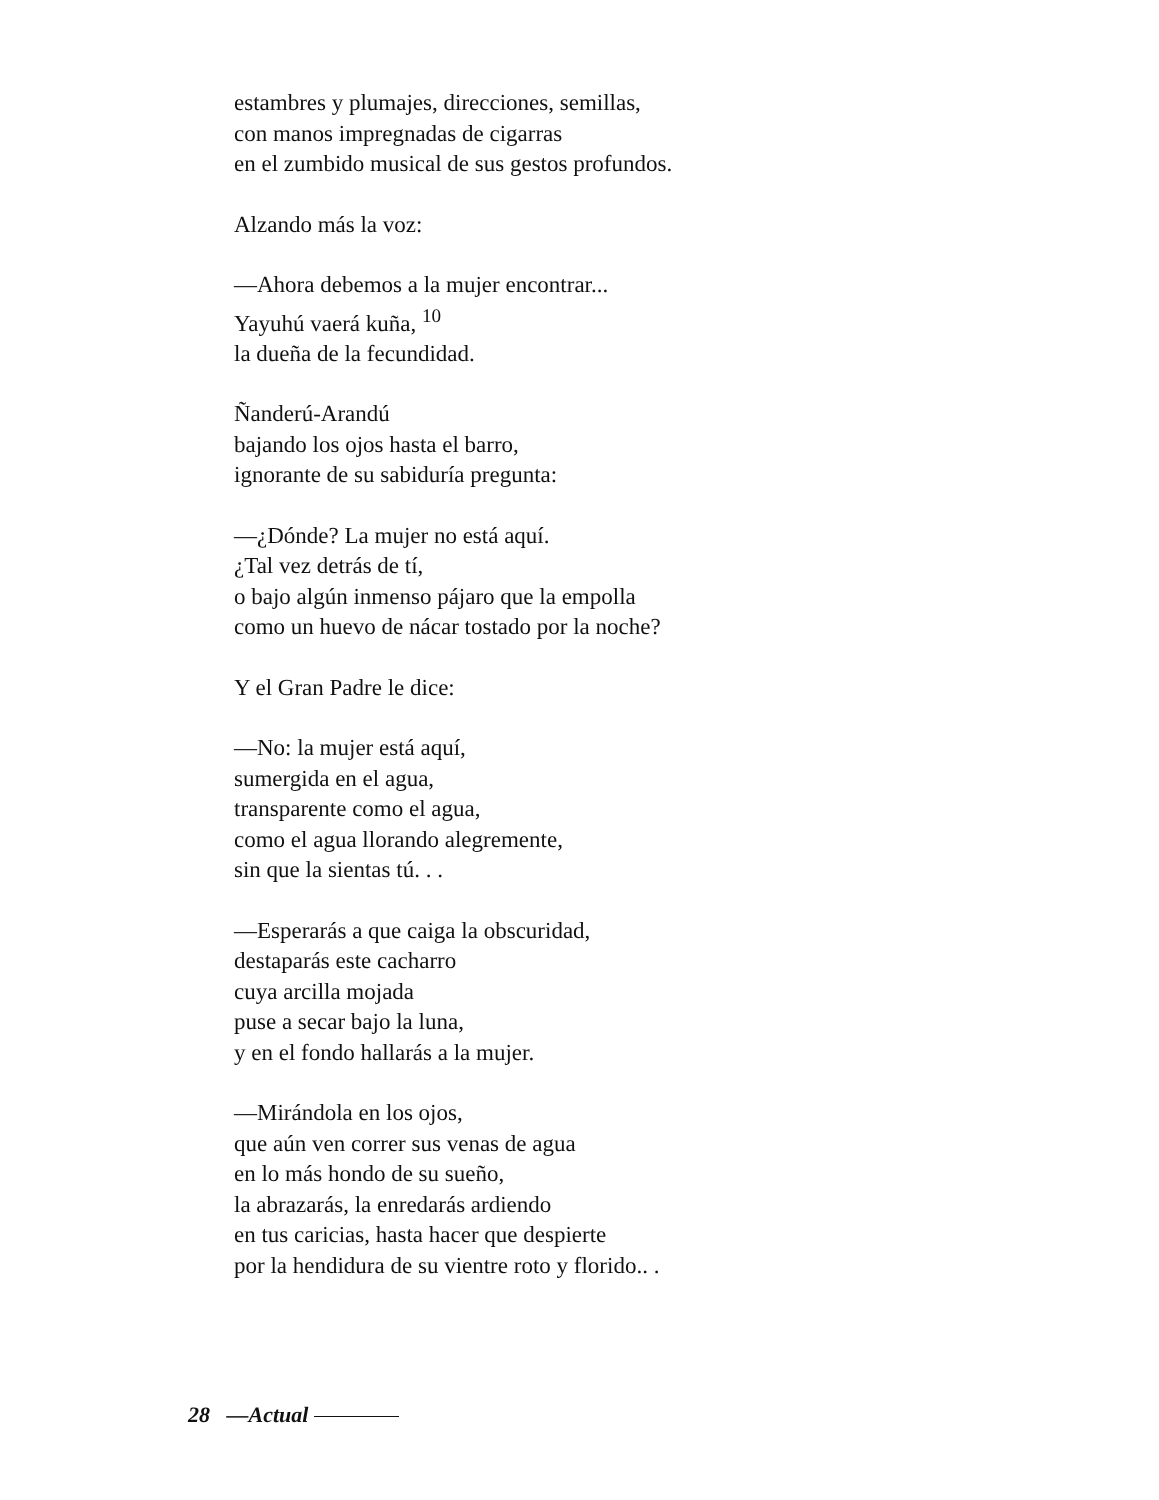estambres y plumajes, direcciones, semillas,
con manos impregnadas de cigarras
en el zumbido musical de sus gestos profundos.
Alzando más la voz:
—Ahora debemos a la mujer encontrar...
Yayuhú vaerá kuña, <sup>10</sup>
la dueña de la fecundidad.
Ñanderú-Arandú
bajando los ojos hasta el barro,
ignorante de su sabiduría pregunta:
—¿Dónde? La mujer no está aquí.
¿Tal vez detrás de tí,
o bajo algún inmenso pájaro que la empolla
como un huevo de nácar tostado por la noche?
Y el Gran Padre le dice:
—No: la mujer está aquí,
sumergida en el agua,
transparente como el agua,
como el agua llorando alegremente,
sin que la sientas tú. . .
—Esperarás a que caiga la obscuridad,
destaparás este cacharro
cuya arcilla mojada
puse a secar bajo la luna,
y en el fondo hallarás a la mujer.
—Mirándola en los ojos,
que aún ven correr sus venas de agua
en lo más hondo de su sueño,
la abrazarás, la enredarás ardiendo
en tus caricias, hasta hacer que despierte
por la hendidura de su vientre roto y florido.. .
28 —Actual